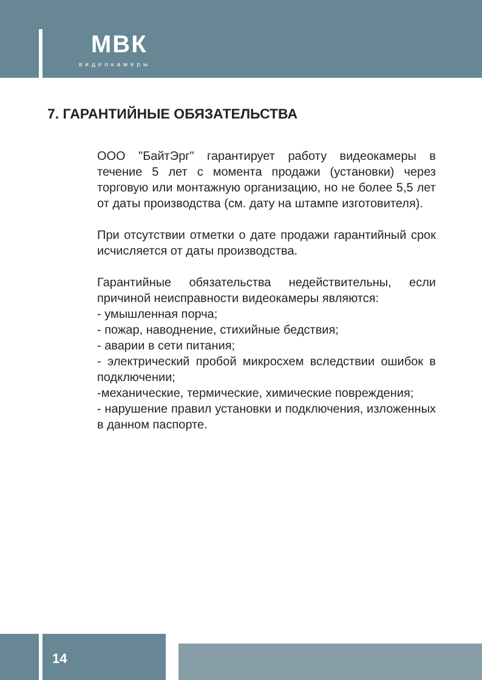МВК
видеокамеры
7. ГАРАНТИЙНЫЕ ОБЯЗАТЕЛЬСТВА
ООО "БайтЭрг" гарантирует работу видеокамеры в течение 5 лет с момента продажи (установки) через торговую или монтажную организацию, но не более 5,5 лет от даты производства (см. дату на штампе изготовителя).
При отсутствии отметки о дате продажи гарантийный срок исчисляется от даты производства.
Гарантийные обязательства недействительны, если причиной неисправности видеокамеры являются:
- умышленная порча;
- пожар, наводнение, стихийные бедствия;
- аварии в сети питания;
- электрический пробой микросхем вследствии ошибок в подключении;
-механические, термические, химические повреждения;
- нарушение правил установки и подключения, изложенных в данном паспорте.
14